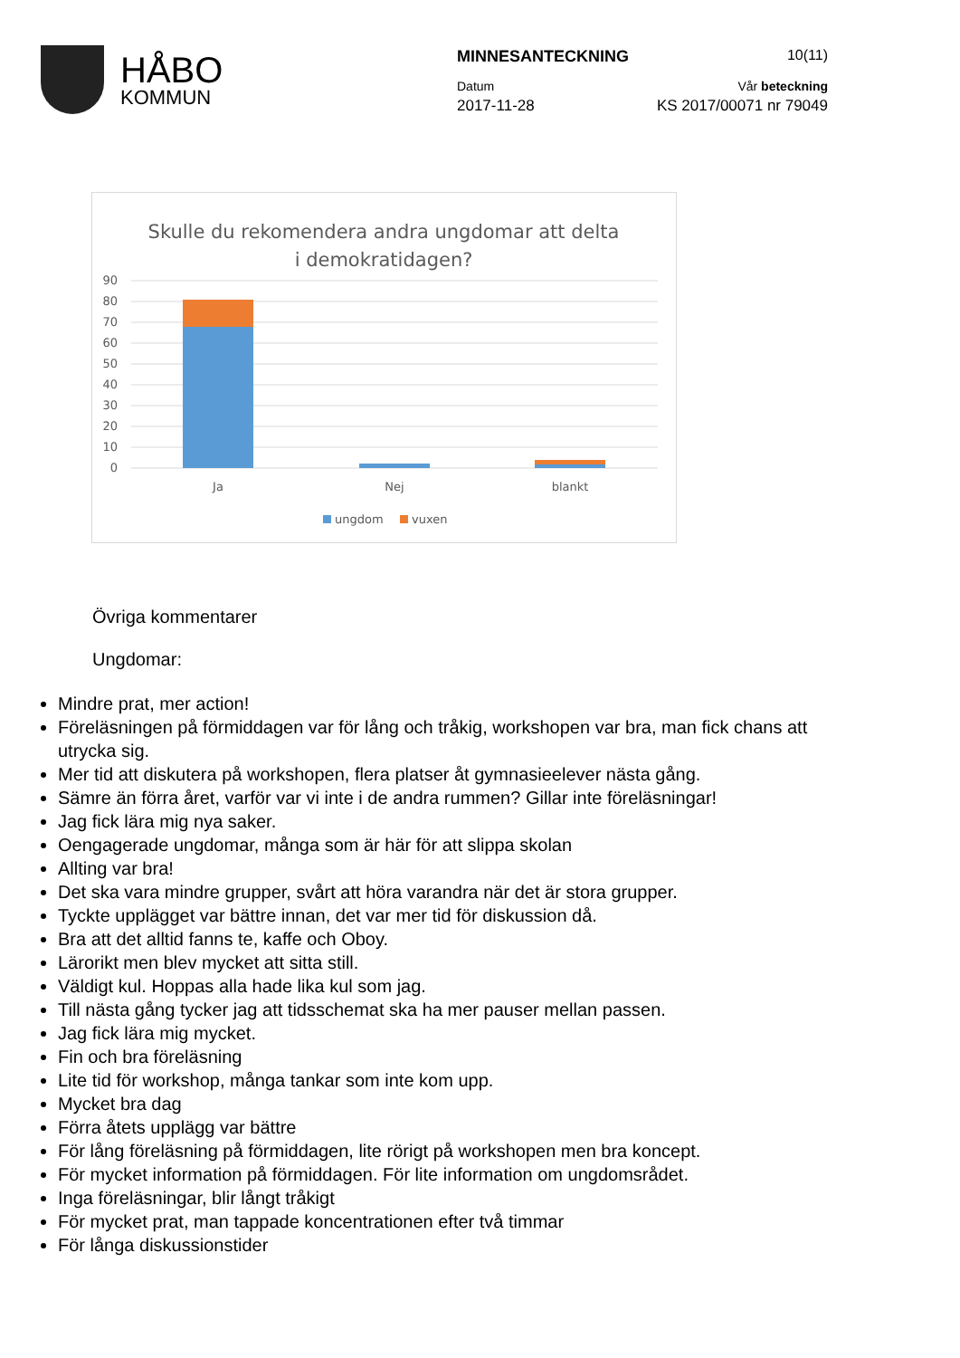HÅBO
KOMMUN
MINNESANTECKNING 10(11)
Datum Vår beteckning
2017-11-28 KS 2017/00071 nr 79049
Skulle du rekomendera andra ungdomar att delta
i demokratidagen?
90
80
70
60
50
40
30
20
10
0
Ja
Nej
blankt
ungdom
vuxen
Övriga kommentarer
Ungdomar:
Mindre prat, mer action!
Föreläsningen på förmiddagen var för lång och tråkig, workshopen var bra, man fick chans att utrycka sig.
Mer tid att diskutera på workshopen, flera platser åt gymnasieelever nästa gång.
Sämre än förra året, varför var vi inte i de andra rummen? Gillar inte föreläsningar!
Jag fick lära mig nya saker.
Oengagerade ungdomar, många som är här för att slippa skolan
Allting var bra!
Det ska vara mindre grupper, svårt att höra varandra när det är stora grupper.
Tyckte upplägget var bättre innan, det var mer tid för diskussion då.
Bra att det alltid fanns te, kaffe och Oboy.
Lärorikt men blev mycket att sitta still.
Väldigt kul. Hoppas alla hade lika kul som jag.
Till nästa gång tycker jag att tidsschemat ska ha mer pauser mellan passen.
Jag fick lära mig mycket.
Fin och bra föreläsning
Lite tid för workshop, många tankar som inte kom upp.
Mycket bra dag
Förra åtets upplägg var bättre
För lång föreläsning på förmiddagen, lite rörigt på workshopen men bra koncept.
För mycket information på förmiddagen. För lite information om ungdomsrådet.
Inga föreläsningar, blir långt tråkigt
För mycket prat, man tappade koncentrationen efter två timmar
För långa diskussionstider